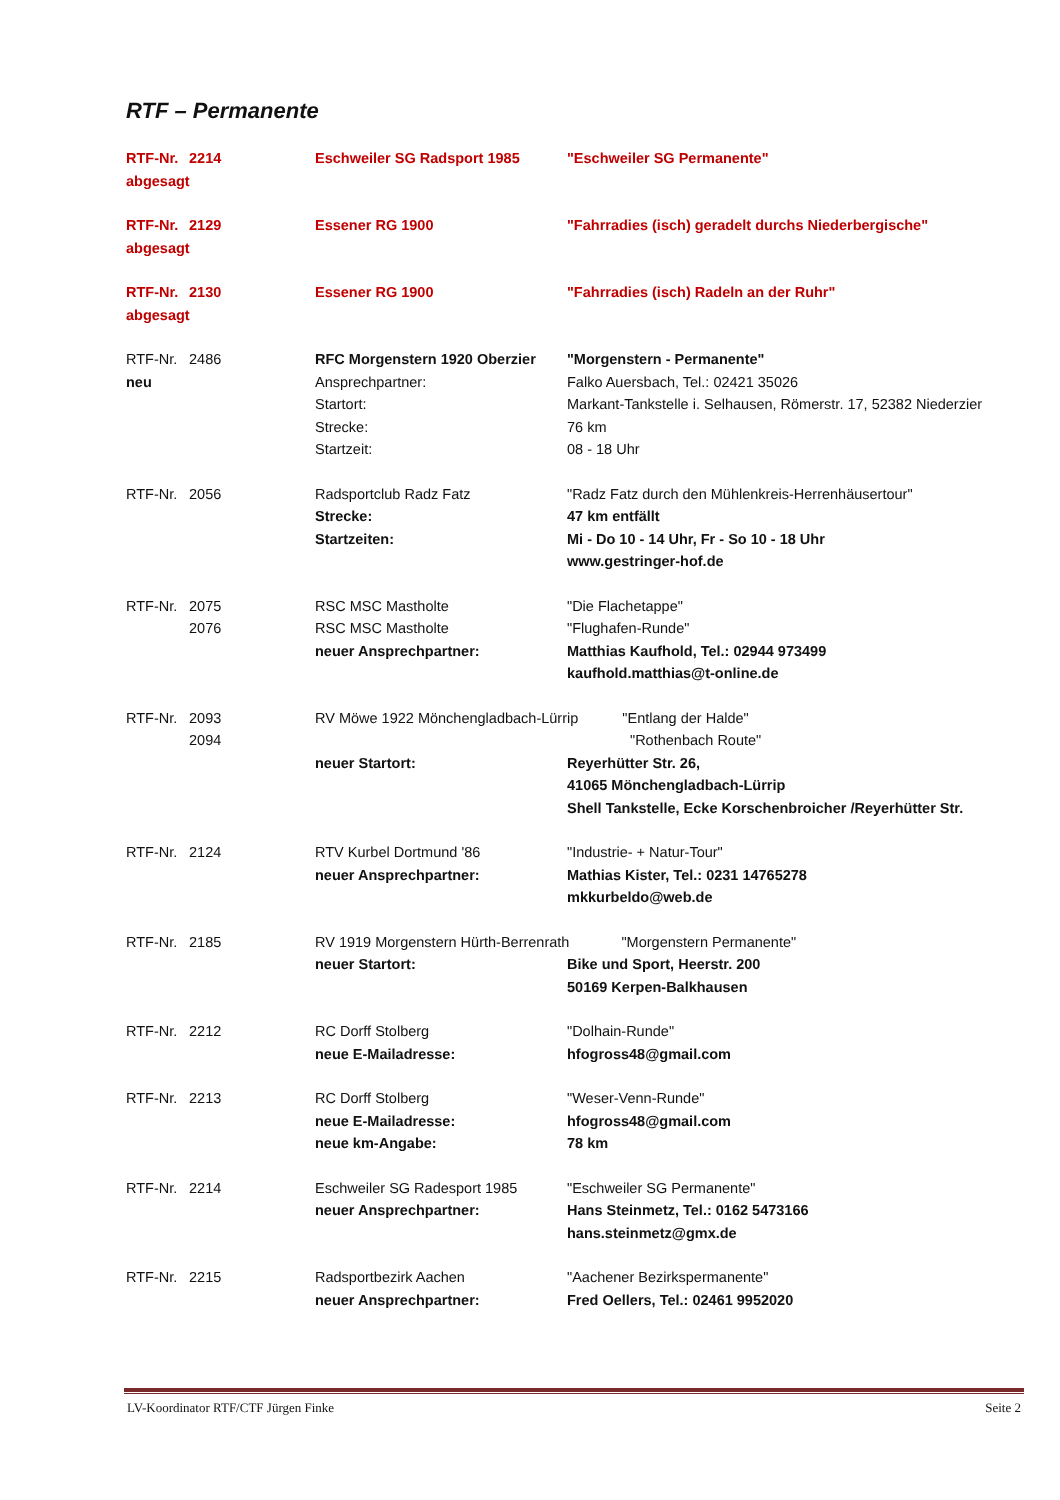RTF – Permanente
| RTF-Nr. | 2214 | Eschweiler SG Radsport 1985 | "Eschweiler SG Permanente" |
| abgesagt | | | |
| RTF-Nr. | 2129 | Essener RG 1900 | "Fahrradies (isch) geradelt durchs Niederbergische" |
| abgesagt | | | |
| RTF-Nr. | 2130 | Essener RG 1900 | "Fahrradies (isch) Radeln an der Ruhr" |
| abgesagt | | | |
| RTF-Nr. | 2486 | RFC Morgenstern 1920 Oberzier | "Morgenstern - Permanente" |
| neu | | Ansprechpartner: | Falko Auersbach, Tel.: 02421 35026 |
| | | Startort: | Markant-Tankstelle i. Selhausen, Römerstr. 17, 52382 Niederzier |
| | | Strecke: | 76 km |
| | | Startzeit: | 08 - 18 Uhr |
| RTF-Nr. | 2056 | Radsportclub Radz Fatz | "Radz Fatz durch den Mühlenkreis-Herrenhäusertour" |
| | | Strecke: | 47 km entfällt |
| | | Startzeiten: | Mi - Do 10 - 14 Uhr, Fr - So 10 - 18 Uhr |
| | | | www.gestringer-hof.de |
| RTF-Nr. | 2075 | RSC MSC Mastholte | "Die Flachetappe" |
| | 2076 | RSC MSC Mastholte | "Flughafen-Runde" |
| | | neuer Ansprechpartner: | Matthias Kaufhold, Tel.: 02944 973499 |
| | | | kaufhold.matthias@t-online.de |
| RTF-Nr. | 2093 | RV Möwe 1922 Mönchengladbach-Lürrip "Entlang der Halde" | |
| | 2094 | | "Rothenbach Route" |
| | | neuer Startort: | Reyerhütter Str. 26, |
| | | | 41065 Mönchengladbach-Lürrip |
| | | | Shell Tankstelle, Ecke Korschenbroicher /Reyerhütter Str. |
| RTF-Nr. | 2124 | RTV Kurbel Dortmund '86 | "Industrie- + Natur-Tour" |
| | | neuer Ansprechpartner: | Mathias Kister, Tel.: 0231 14765278 |
| | | | mkkurbeldo@web.de |
| RTF-Nr. | 2185 | RV 1919 Morgenstern Hürth-Berrenrath "Morgenstern Permanente" | |
| | | neuer Startort: | Bike und Sport, Heerstr. 200 |
| | | | 50169 Kerpen-Balkhausen |
| RTF-Nr. | 2212 | RC Dorff Stolberg | "Dolhain-Runde" |
| | | neue E-Mailadresse: | hfogross48@gmail.com |
| RTF-Nr. | 2213 | RC Dorff Stolberg | "Weser-Venn-Runde" |
| | | neue E-Mailadresse: | hfogross48@gmail.com |
| | | neue km-Angabe: | 78 km |
| RTF-Nr. | 2214 | Eschweiler SG Radesport 1985 | "Eschweiler SG Permanente" |
| | | neuer Ansprechpartner: | Hans Steinmetz, Tel.: 0162 5473166 |
| | | | hans.steinmetz@gmx.de |
| RTF-Nr. | 2215 | Radsportbezirk Aachen | "Aachener Bezirkspermanente" |
| | | neuer Ansprechpartner: | Fred Oellers, Tel.: 02461 9952020 |
LV-Koordinator RTF/CTF Jürgen Finke Seite 2